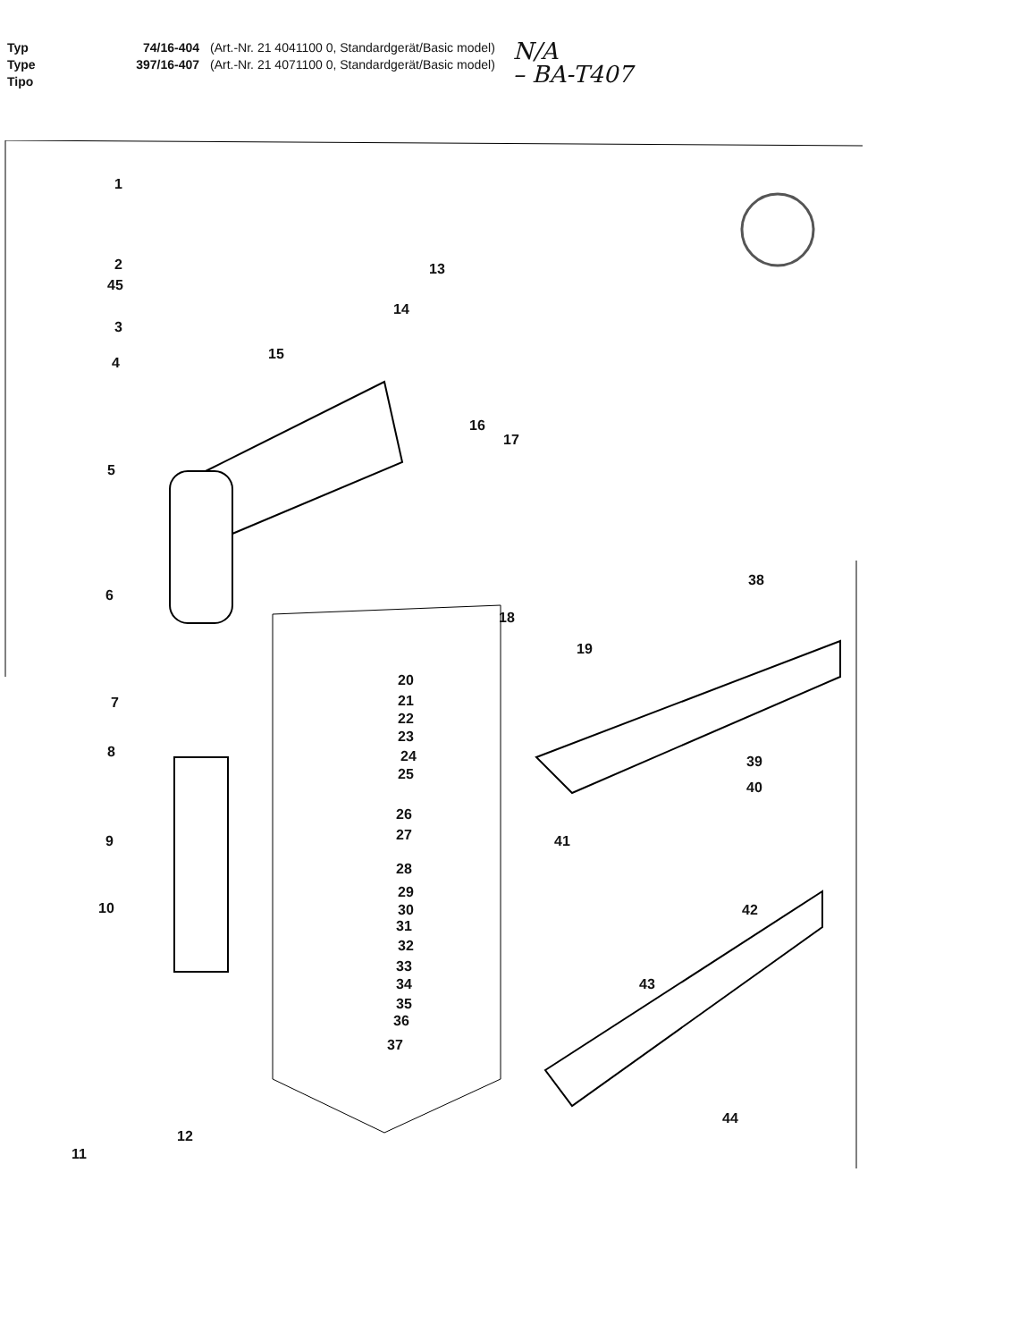Typ
Type
Tipo
74/16-404
397/16-407
(Art.-Nr. 21 4041100 0, Standardgerät/Basic model)
(Art.-Nr. 21 4071100 0, Standardgerät/Basic model)
N/A
– BA-T407
1
2
45
3
4
5
6
7
8
9
10
11
12
13
14
15
16
17
18
19
20
21
22
23
24
25
26
27
28
29
30
31
32
33
34
35
36
37
38
39
40
41
42
43
44